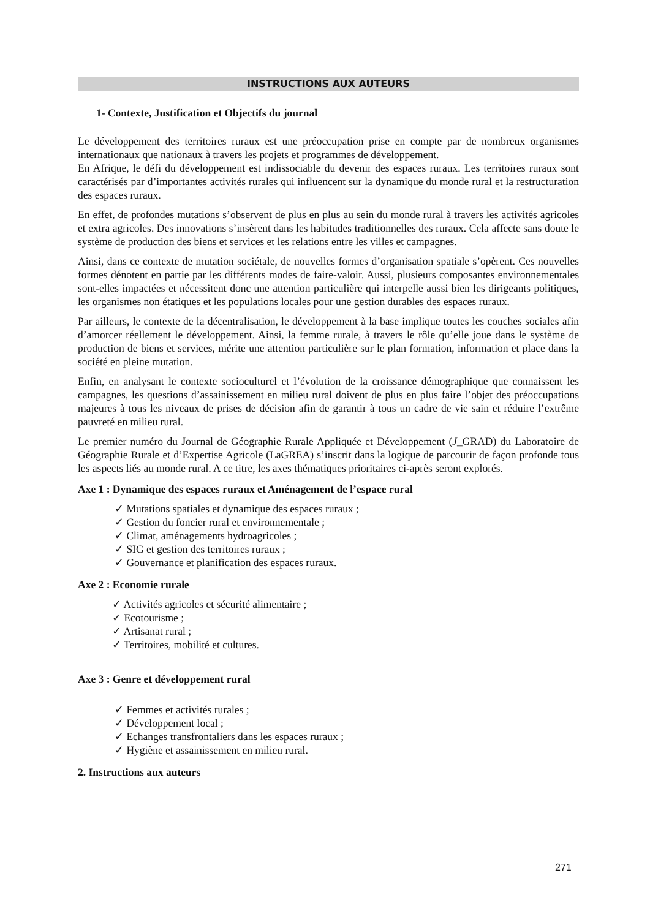INSTRUCTIONS AUX AUTEURS
1- Contexte, Justification et Objectifs du journal
Le développement des territoires ruraux est une préoccupation prise en compte par de nombreux organismes internationaux que nationaux à travers les projets et programmes de développement.
En Afrique, le défi du développement est indissociable du devenir des espaces ruraux. Les territoires ruraux sont caractérisés par d’importantes activités rurales qui influencent sur la dynamique du monde rural et la restructuration des espaces ruraux.
En effet, de profondes mutations s’observent de plus en plus au sein du monde rural à travers les activités agricoles et extra agricoles. Des innovations s’insèrent dans les habitudes traditionnelles des ruraux. Cela affecte sans doute le système de production des biens et services et les relations entre les villes et campagnes.
Ainsi, dans ce contexte de mutation sociétale, de nouvelles formes d’organisation spatiale s’opèrent. Ces nouvelles formes dénotent en partie par les différents modes de faire-valoir. Aussi, plusieurs composantes environnementales sont-elles impactées et nécessitent donc une attention particulière qui interpelle aussi bien les dirigeants politiques, les organismes non étatiques et les populations locales pour une gestion durables des espaces ruraux.
Par ailleurs, le contexte de la décentralisation, le développement à la base implique toutes les couches sociales afin d’amorcer réellement le développement. Ainsi, la femme rurale, à travers le rôle qu’elle joue dans le système de production de biens et services, mérite une attention particulière sur le plan formation, information et place dans la société en pleine mutation.
Enfin, en analysant le contexte socioculturel et l’évolution de la croissance démographique que connaissent les campagnes, les questions d’assainissement en milieu rural doivent de plus en plus faire l’objet des préoccupations majeures à tous les niveaux de prises de décision afin de garantir à tous un cadre de vie sain et réduire l’extrême pauvreté en milieu rural.
Le premier numéro du Journal de Géographie Rurale Appliquée et Développement (J_GRAD) du Laboratoire de Géographie Rurale et d’Expertise Agricole (LaGREA) s’inscrit dans la logique de parcourir de façon profonde tous les aspects liés au monde rural. A ce titre, les axes thématiques prioritaires ci-après seront explorés.
Axe 1 : Dynamique des espaces ruraux et Aménagement de l’espace rural
✓ Mutations spatiales et dynamique des espaces ruraux ;
✓ Gestion du foncier rural et environnementale ;
✓ Climat, aménagements hydroagricoles ;
✓ SIG et gestion des territoires ruraux ;
✓ Gouvernance et planification des espaces ruraux.
Axe 2 : Economie rurale
✓ Activités agricoles et sécurité alimentaire ;
✓ Ecotourisme ;
✓ Artisanat rural ;
✓ Territoires, mobilité et cultures.
Axe 3 : Genre et développement rural
✓ Femmes et activités rurales ;
✓ Développement local ;
✓ Echanges transfrontaliers dans les espaces ruraux ;
✓ Hygiène et assainissement en milieu rural.
2. Instructions aux auteurs
271